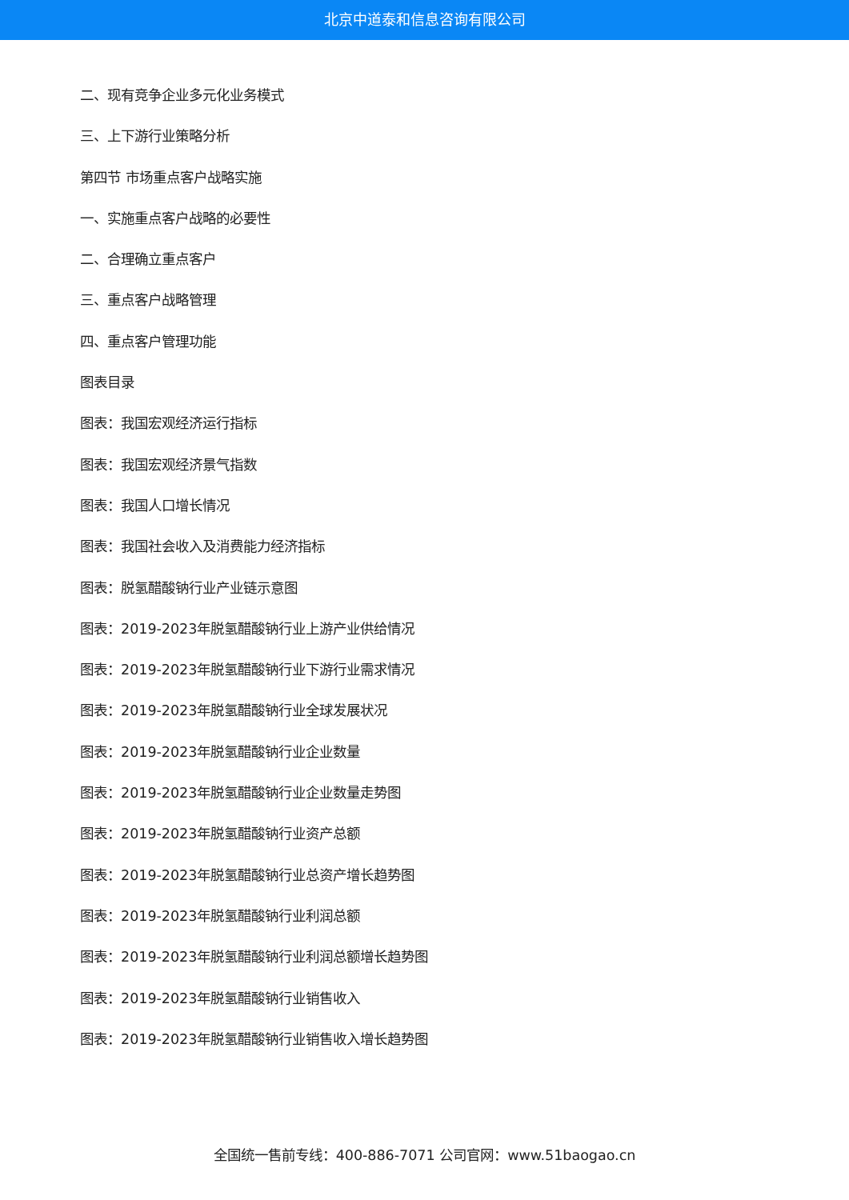北京中道泰和信息咨询有限公司
二、现有竞争企业多元化业务模式
三、上下游行业策略分析
第四节 市场重点客户战略实施
一、实施重点客户战略的必要性
二、合理确立重点客户
三、重点客户战略管理
四、重点客户管理功能
图表目录
图表：我国宏观经济运行指标
图表：我国宏观经济景气指数
图表：我国人口增长情况
图表：我国社会收入及消费能力经济指标
图表：脱氢醋酸钠行业产业链示意图
图表：2019-2023年脱氢醋酸钠行业上游产业供给情况
图表：2019-2023年脱氢醋酸钠行业下游行业需求情况
图表：2019-2023年脱氢醋酸钠行业全球发展状况
图表：2019-2023年脱氢醋酸钠行业企业数量
图表：2019-2023年脱氢醋酸钠行业企业数量走势图
图表：2019-2023年脱氢醋酸钠行业资产总额
图表：2019-2023年脱氢醋酸钠行业总资产增长趋势图
图表：2019-2023年脱氢醋酸钠行业利润总额
图表：2019-2023年脱氢醋酸钠行业利润总额增长趋势图
图表：2019-2023年脱氢醋酸钠行业销售收入
图表：2019-2023年脱氢醋酸钠行业销售收入增长趋势图
全国统一售前专线：400-886-7071 公司官网：www.51baogao.cn